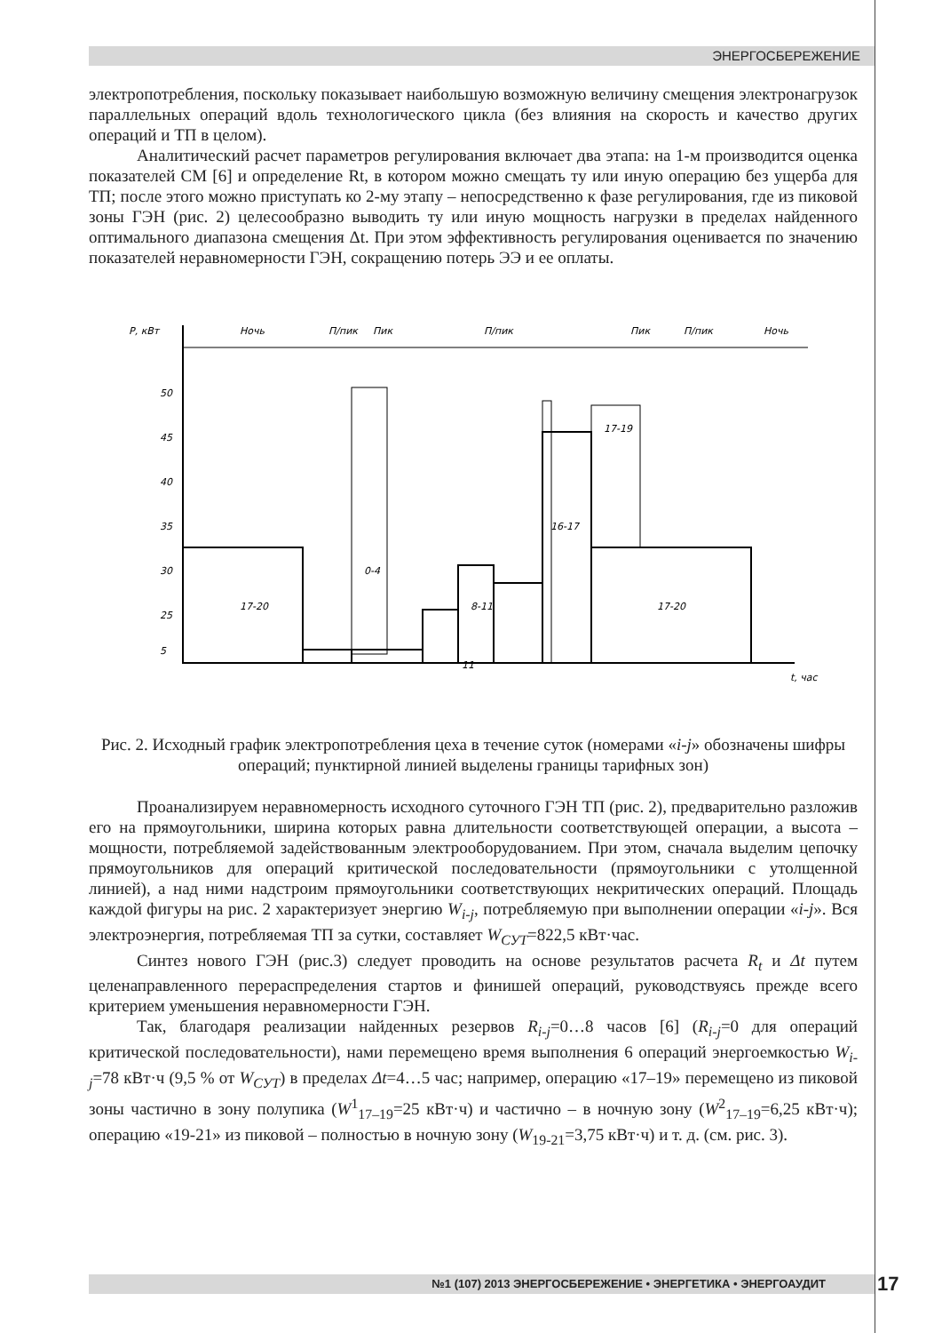ЭНЕРГОСБЕРЕЖЕНИЕ
электропотребления, поскольку показывает наибольшую возможную величину смещения электронагрузок параллельных операций вдоль технологического цикла (без влияния на скорость и качество других операций и ТП в целом).
Аналитический расчет параметров регулирования включает два этапа: на 1-м производится оценка показателей СМ [6] и определение Rt, в котором можно смещать ту или иную операцию без ущерба для ТП; после этого можно приступать ко 2-му этапу – непосредственно к фазе регулирования, где из пиковой зоны ГЭН (рис. 2) целесообразно выводить ту или иную мощность нагрузки в пределах найденного оптимального диапазона смещения Δt. При этом эффективность регулирования оценивается по значению показателей неравномерности ГЭН, сокращению потерь ЭЭ и ее оплаты.
P, кВт
Ночь
П/пик
Пик
П/пик
Пик
П/пик
Ночь
50
45
40
35
30
25
5
17-20
0-4
8-11
16-17
17-20
17-19
11
t, час
Рис. 2. Исходный график электропотребления цеха в течение суток (номерами «i-j» обозначены шифры операций; пунктирной линией выделены границы тарифных зон)
Проанализируем неравномерность исходного суточного ГЭН ТП (рис. 2), предварительно разложив его на прямоугольники, ширина которых равна длительности соответствующей операции, а высота – мощности, потребляемой задействованным электрооборудованием. При этом, сначала выделим цепочку прямоугольников для операций критической последовательности (прямоугольники с утолщенной линией), а над ними надстроим прямоугольники соответствующих некритических операций. Площадь каждой фигуры на рис. 2 характеризует энергию W<sub>i-j</sub>, потребляемую при выполнении операции «i-j». Вся электроэнергия, потребляемая ТП за сутки, составляет W<sub>СУТ</sub>=822,5 кВт·час.
Синтез нового ГЭН (рис.3) следует проводить на основе результатов расчета R<sub>t</sub> и Δt путем целенаправленного перераспределения стартов и финишей операций, руководствуясь прежде всего критерием уменьшения неравномерности ГЭН.
Так, благодаря реализации найденных резервов R<sub>i-j</sub>=0…8 часов [6] (R<sub>i-j</sub>=0 для операций критической последовательности), нами перемещено время выполнения 6 операций энергоемкостью W<sub>i-j</sub>=78 кВт·ч (9,5 % от W<sub>СУТ</sub>) в пределах Δt=4…5 час; например, операцию «17–19» перемещено из пиковой зоны частично в зону полупика (W<sup>1</sup><sub>17–19</sub>=25 кВт·ч) и частично – в ночную зону (W<sup>2</sup><sub>17–19</sub>=6,25 кВт·ч); операцию «19-21» из пиковой – полностью в ночную зону (W<sub>19-21</sub>=3,75 кВт·ч) и т. д. (см. рис. 3).
№1 (107) 2013 ЭНЕРГОСБЕРЕЖЕНИЕ • ЭНЕРГЕТИКА • ЭНЕРГОАУДИТ 17